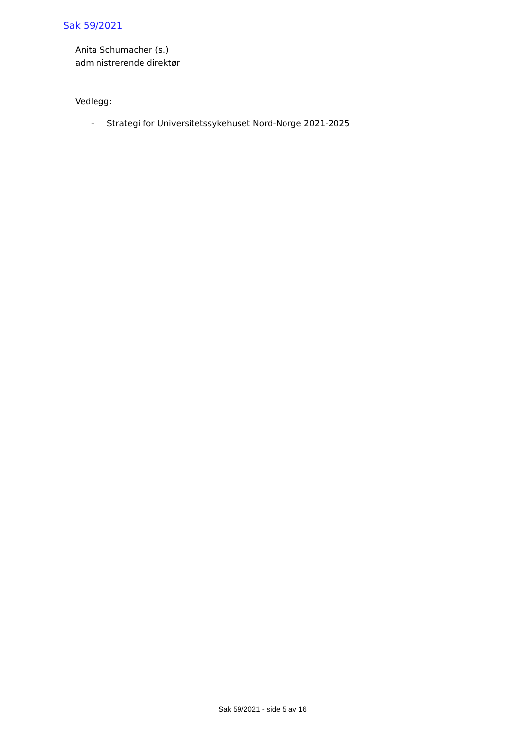Sak 59/2021
Anita Schumacher (s.)
administrerende direktør
Vedlegg:
- Strategi for Universitetssykehuset Nord-Norge 2021-2025
Sak 59/2021 - side 5 av 16